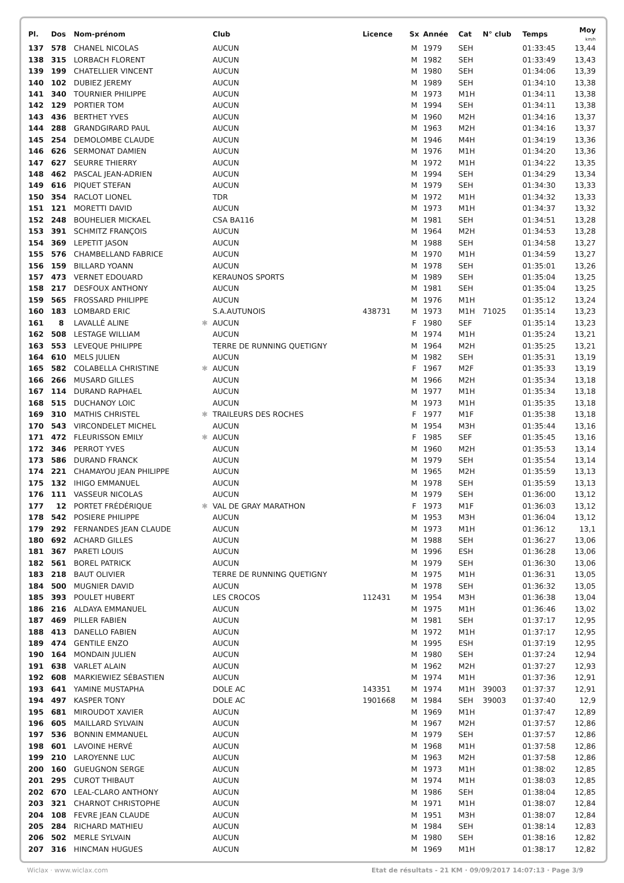| Pl. | Dos | Nom-prénom | | Club | Licence | Sx | Année | Cat | N° club | Temps | Moy km/h |
| --- | --- | --- | --- | --- | --- | --- | --- | --- | --- | --- | --- |
| 137 | 578 | CHANEL NICOLAS | | AUCUN | | M | 1979 | SEH | | 01:33:45 | 13,44 |
| 138 | 315 | LORBACH FLORENT | | AUCUN | | M | 1982 | SEH | | 01:33:49 | 13,43 |
| 139 | 199 | CHATELLIER VINCENT | | AUCUN | | M | 1980 | SEH | | 01:34:06 | 13,39 |
| 140 | 102 | DUBIEZ JEREMY | | AUCUN | | M | 1989 | SEH | | 01:34:10 | 13,38 |
| 141 | 340 | TOURNIER PHILIPPE | | AUCUN | | M | 1973 | M1H | | 01:34:11 | 13,38 |
| 142 | 129 | PORTIER TOM | | AUCUN | | M | 1994 | SEH | | 01:34:11 | 13,38 |
| 143 | 436 | BERTHET YVES | | AUCUN | | M | 1960 | M2H | | 01:34:16 | 13,37 |
| 144 | 288 | GRANDGIRARD PAUL | | AUCUN | | M | 1963 | M2H | | 01:34:16 | 13,37 |
| 145 | 254 | DEMOLOMBE CLAUDE | | AUCUN | | M | 1946 | M4H | | 01:34:19 | 13,36 |
| 146 | 626 | SERMONAT DAMIEN | | AUCUN | | M | 1976 | M1H | | 01:34:20 | 13,36 |
| 147 | 627 | SEURRE THIERRY | | AUCUN | | M | 1972 | M1H | | 01:34:22 | 13,35 |
| 148 | 462 | PASCAL JEAN-ADRIEN | | AUCUN | | M | 1994 | SEH | | 01:34:29 | 13,34 |
| 149 | 616 | PIQUET STEFAN | | AUCUN | | M | 1979 | SEH | | 01:34:30 | 13,33 |
| 150 | 354 | RACLOT LIONEL | | TDR | | M | 1972 | M1H | | 01:34:32 | 13,33 |
| 151 | 121 | MORETTI DAVID | | AUCUN | | M | 1973 | M1H | | 01:34:37 | 13,32 |
| 152 | 248 | BOUHELIER MICKAEL | | CSA BA116 | | M | 1981 | SEH | | 01:34:51 | 13,28 |
| 153 | 391 | SCHMITZ FRANÇOIS | | AUCUN | | M | 1964 | M2H | | 01:34:53 | 13,28 |
| 154 | 369 | LEPETIT JASON | | AUCUN | | M | 1988 | SEH | | 01:34:58 | 13,27 |
| 155 | 576 | CHAMBELLAND FABRICE | | AUCUN | | M | 1970 | M1H | | 01:34:59 | 13,27 |
| 156 | 159 | BILLARD YOANN | | AUCUN | | M | 1978 | SEH | | 01:35:01 | 13,26 |
| 157 | 473 | VERNET EDOUARD | | KERAUNOS SPORTS | | M | 1989 | SEH | | 01:35:04 | 13,25 |
| 158 | 217 | DESFOUX ANTHONY | | AUCUN | | M | 1981 | SEH | | 01:35:04 | 13,25 |
| 159 | 565 | FROSSARD PHILIPPE | | AUCUN | | M | 1976 | M1H | | 01:35:12 | 13,24 |
| 160 | 183 | LOMBARD ERIC | | S.A.AUTUNOIS | 438731 | M | 1973 | M1H | 71025 | 01:35:14 | 13,23 |
| 161 | 8 | LAVALLÉ ALINE | ✱ | AUCUN | | F | 1980 | SEF | | 01:35:14 | 13,23 |
| 162 | 508 | LESTAGE WILLIAM | | AUCUN | | M | 1974 | M1H | | 01:35:24 | 13,21 |
| 163 | 553 | LEVEQUE PHILIPPE | | TERRE DE RUNNING QUETIGNY | | M | 1964 | M2H | | 01:35:25 | 13,21 |
| 164 | 610 | MELS JULIEN | | AUCUN | | M | 1982 | SEH | | 01:35:31 | 13,19 |
| 165 | 582 | COLABELLA CHRISTINE | ✱ | AUCUN | | F | 1967 | M2F | | 01:35:33 | 13,19 |
| 166 | 266 | MUSARD GILLES | | AUCUN | | M | 1966 | M2H | | 01:35:34 | 13,18 |
| 167 | 114 | DURAND RAPHAEL | | AUCUN | | M | 1977 | M1H | | 01:35:34 | 13,18 |
| 168 | 515 | DUCHANOY LOIC | | AUCUN | | M | 1973 | M1H | | 01:35:35 | 13,18 |
| 169 | 310 | MATHIS CHRISTEL | ✱ | TRAILEURS DES ROCHES | | F | 1977 | M1F | | 01:35:38 | 13,18 |
| 170 | 543 | VIRCONDELET MICHEL | | AUCUN | | M | 1954 | M3H | | 01:35:44 | 13,16 |
| 171 | 472 | FLEURISSON EMILY | ✱ | AUCUN | | F | 1985 | SEF | | 01:35:45 | 13,16 |
| 172 | 346 | PERROT YVES | | AUCUN | | M | 1960 | M2H | | 01:35:53 | 13,14 |
| 173 | 586 | DURAND FRANCK | | AUCUN | | M | 1979 | SEH | | 01:35:54 | 13,14 |
| 174 | 221 | CHAMAYOU JEAN PHILIPPE | | AUCUN | | M | 1965 | M2H | | 01:35:59 | 13,13 |
| 175 | 132 | IHIGO EMMANUEL | | AUCUN | | M | 1978 | SEH | | 01:35:59 | 13,13 |
| 176 | 111 | VASSEUR NICOLAS | | AUCUN | | M | 1979 | SEH | | 01:36:00 | 13,12 |
| 177 | 12 | PORTET FRÉDÉRIQUE | ✱ | VAL DE GRAY MARATHON | | F | 1973 | M1F | | 01:36:03 | 13,12 |
| 178 | 542 | POSIERE PHILIPPE | | AUCUN | | M | 1953 | M3H | | 01:36:04 | 13,12 |
| 179 | 292 | FERNANDES JEAN CLAUDE | | AUCUN | | M | 1973 | M1H | | 01:36:12 | 13,1 |
| 180 | 692 | ACHARD GILLES | | AUCUN | | M | 1988 | SEH | | 01:36:27 | 13,06 |
| 181 | 367 | PARETI LOUIS | | AUCUN | | M | 1996 | ESH | | 01:36:28 | 13,06 |
| 182 | 561 | BOREL PATRICK | | AUCUN | | M | 1979 | SEH | | 01:36:30 | 13,06 |
| 183 | 218 | BAUT OLIVIER | | TERRE DE RUNNING QUETIGNY | | M | 1975 | M1H | | 01:36:31 | 13,05 |
| 184 | 500 | MUGNIER DAVID | | AUCUN | | M | 1978 | SEH | | 01:36:32 | 13,05 |
| 185 | 393 | POULET HUBERT | | LES CROCOS | 112431 | M | 1954 | M3H | | 01:36:38 | 13,04 |
| 186 | 216 | ALDAYA EMMANUEL | | AUCUN | | M | 1975 | M1H | | 01:36:46 | 13,02 |
| 187 | 469 | PILLER FABIEN | | AUCUN | | M | 1981 | SEH | | 01:37:17 | 12,95 |
| 188 | 413 | DANELLO FABIEN | | AUCUN | | M | 1972 | M1H | | 01:37:17 | 12,95 |
| 189 | 474 | GENTILE ENZO | | AUCUN | | M | 1995 | ESH | | 01:37:19 | 12,95 |
| 190 | 164 | MONDAIN JULIEN | | AUCUN | | M | 1980 | SEH | | 01:37:24 | 12,94 |
| 191 | 638 | VARLET ALAIN | | AUCUN | | M | 1962 | M2H | | 01:37:27 | 12,93 |
| 192 | 608 | MARKIEWIEZ SÉBASTIEN | | AUCUN | | M | 1974 | M1H | | 01:37:36 | 12,91 |
| 193 | 641 | YAMINE MUSTAPHA | | DOLE AC | 143351 | M | 1974 | M1H | 39003 | 01:37:37 | 12,91 |
| 194 | 497 | KASPER TONY | | DOLE AC | 1901668 | M | 1984 | SEH | 39003 | 01:37:40 | 12,9 |
| 195 | 681 | MIROUDOT XAVIER | | AUCUN | | M | 1969 | M1H | | 01:37:47 | 12,89 |
| 196 | 605 | MAILLARD SYLVAIN | | AUCUN | | M | 1967 | M2H | | 01:37:57 | 12,86 |
| 197 | 536 | BONNIN EMMANUEL | | AUCUN | | M | 1979 | SEH | | 01:37:57 | 12,86 |
| 198 | 601 | LAVOINE HERVÉ | | AUCUN | | M | 1968 | M1H | | 01:37:58 | 12,86 |
| 199 | 210 | LAROYENNE LUC | | AUCUN | | M | 1963 | M2H | | 01:37:58 | 12,86 |
| 200 | 160 | GUEUGNON SERGE | | AUCUN | | M | 1973 | M1H | | 01:38:02 | 12,85 |
| 201 | 295 | CUROT THIBAUT | | AUCUN | | M | 1974 | M1H | | 01:38:03 | 12,85 |
| 202 | 670 | LEAL-CLARO ANTHONY | | AUCUN | | M | 1986 | SEH | | 01:38:04 | 12,85 |
| 203 | 321 | CHARNOT CHRISTOPHE | | AUCUN | | M | 1971 | M1H | | 01:38:07 | 12,84 |
| 204 | 108 | FEVRE JEAN CLAUDE | | AUCUN | | M | 1951 | M3H | | 01:38:07 | 12,84 |
| 205 | 284 | RICHARD MATHIEU | | AUCUN | | M | 1984 | SEH | | 01:38:14 | 12,83 |
| 206 | 502 | MERLE SYLVAIN | | AUCUN | | M | 1980 | SEH | | 01:38:16 | 12,82 |
| 207 | 316 | HINCMAN HUGUES | | AUCUN | | M | 1969 | M1H | | 01:38:17 | 12,82 |
Wiclax · www.wiclax.com Etat de résultats - 21 KM · 09/09/2017 14:07:13 · Page 3/9